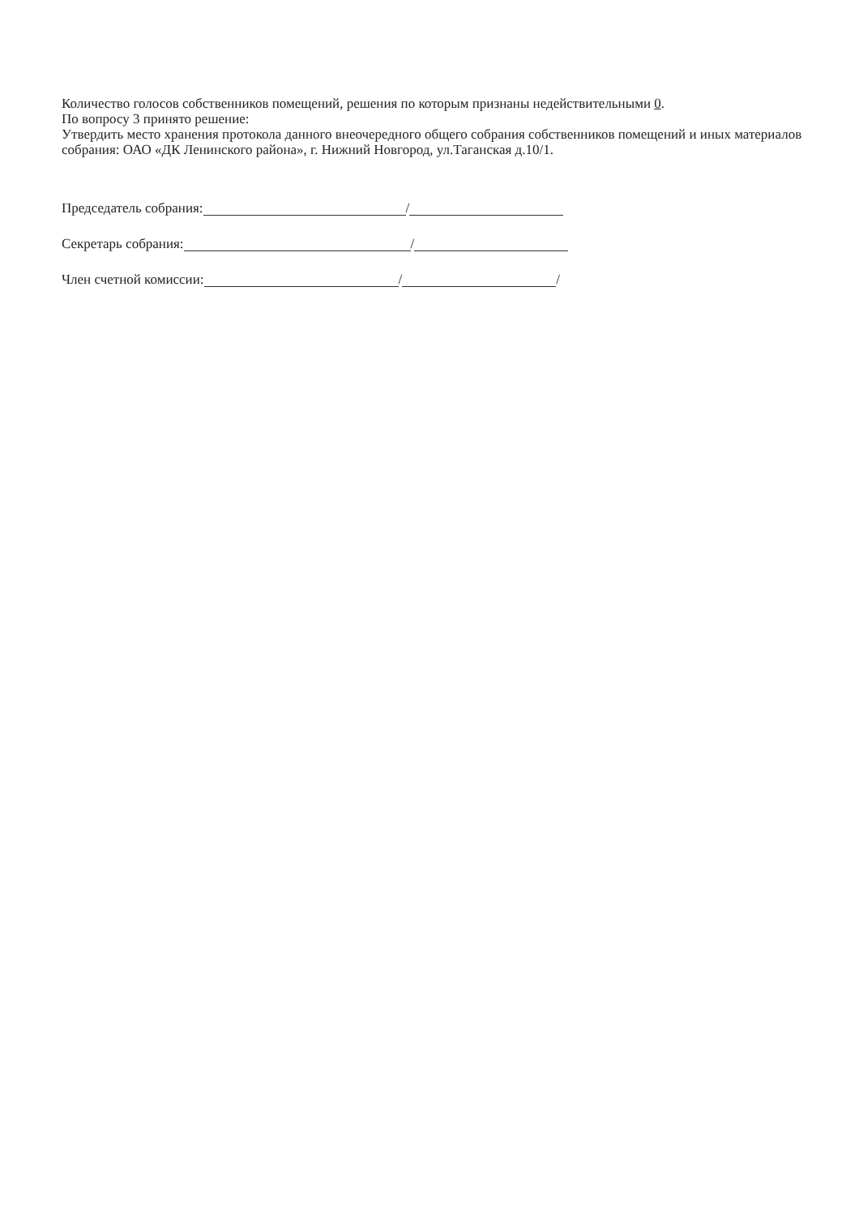Количество голосов собственников помещений, решения по которым признаны недействительными 0.
По вопросу 3 принято решение:
Утвердить место хранения протокола данного внеочередного общего собрания собственников помещений и иных материалов собрания: ОАО «ДК Ленинского района», г. Нижний Новгород, ул.Таганская д.10/1.
Председатель собрания: /
Секретарь собрания: /
Член счетной комиссии: / /